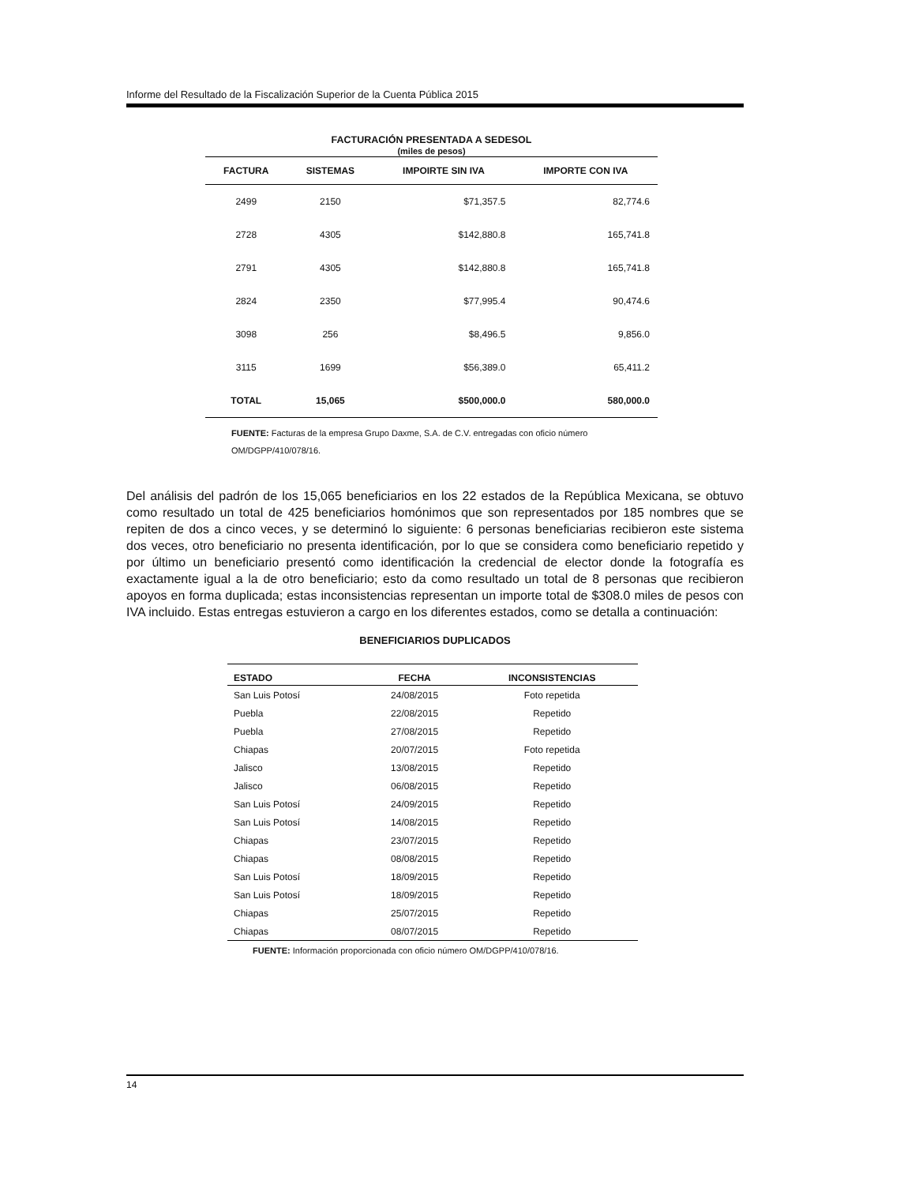Informe del Resultado de la Fiscalización Superior de la Cuenta Pública 2015
FACTURACIÓN PRESENTADA A SEDESOL (miles de pesos)
| FACTURA | SISTEMAS | IMPOIRTE SIN IVA | IMPORTE CON IVA |
| --- | --- | --- | --- |
| 2499 | 2150 | $71,357.5 | 82,774.6 |
| 2728 | 4305 | $142,880.8 | 165,741.8 |
| 2791 | 4305 | $142,880.8 | 165,741.8 |
| 2824 | 2350 | $77,995.4 | 90,474.6 |
| 3098 | 256 | $8,496.5 | 9,856.0 |
| 3115 | 1699 | $56,389.0 | 65,411.2 |
| TOTAL | 15,065 | $500,000.0 | 580,000.0 |
FUENTE: Facturas de la empresa Grupo Daxme, S.A. de C.V. entregadas con oficio número OM/DGPP/410/078/16.
Del análisis del padrón de los 15,065 beneficiarios en los 22 estados de la República Mexicana, se obtuvo como resultado un total de 425 beneficiarios homónimos que son representados por 185 nombres que se repiten de dos a cinco veces, y se determinó lo siguiente: 6 personas beneficiarias recibieron este sistema dos veces, otro beneficiario no presenta identificación, por lo que se considera como beneficiario repetido y por último un beneficiario presentó como identificación la credencial de elector donde la fotografía es exactamente igual a la de otro beneficiario; esto da como resultado un total de 8 personas que recibieron apoyos en forma duplicada; estas inconsistencias representan un importe total de $308.0 miles de pesos con IVA incluido. Estas entregas estuvieron a cargo en los diferentes estados, como se detalla a continuación:
BENEFICIARIOS DUPLICADOS
| ESTADO | FECHA | INCONSISTENCIAS |
| --- | --- | --- |
| San Luis Potosí | 24/08/2015 | Foto repetida |
| Puebla | 22/08/2015 | Repetido |
| Puebla | 27/08/2015 | Repetido |
| Chiapas | 20/07/2015 | Foto repetida |
| Jalisco | 13/08/2015 | Repetido |
| Jalisco | 06/08/2015 | Repetido |
| San Luis Potosí | 24/09/2015 | Repetido |
| San Luis Potosí | 14/08/2015 | Repetido |
| Chiapas | 23/07/2015 | Repetido |
| Chiapas | 08/08/2015 | Repetido |
| San Luis Potosí | 18/09/2015 | Repetido |
| San Luis Potosí | 18/09/2015 | Repetido |
| Chiapas | 25/07/2015 | Repetido |
| Chiapas | 08/07/2015 | Repetido |
FUENTE: Información proporcionada con oficio número OM/DGPP/410/078/16.
14